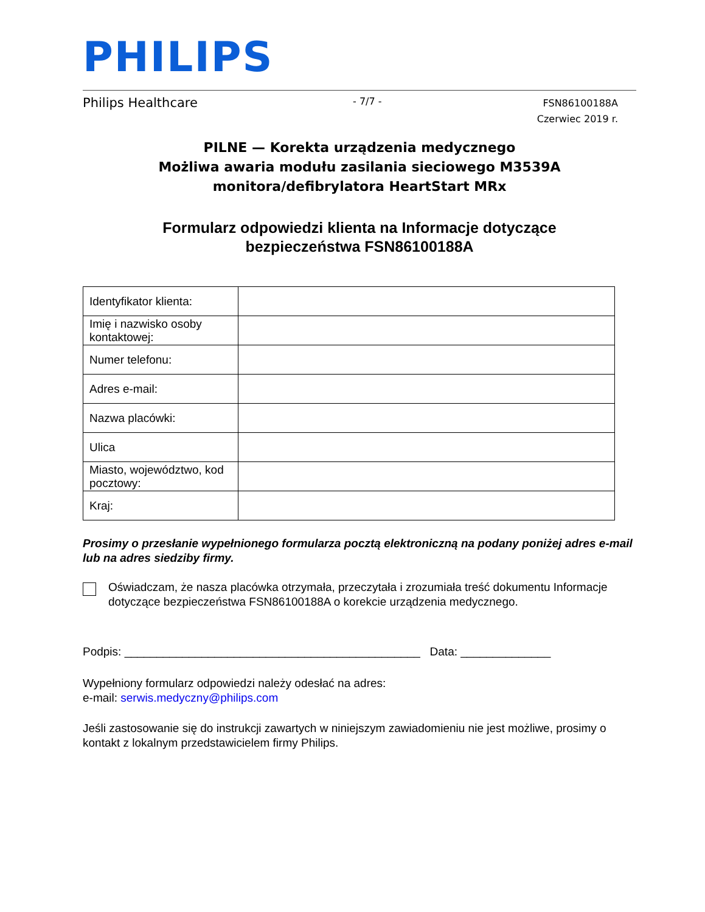PHILIPS
Philips Healthcare - 7/7 - FSN86100188A
Czerwiec 2019 r.
PILNE — Korekta urządzenia medycznego
Możliwa awaria modułu zasilania sieciowego M3539A monitora/defibrylatora HeartStart MRx
Formularz odpowiedzi klienta na Informacje dotyczące
bezpieczeństwa FSN86100188A
| Identyfikator klienta: | |
| Imię i nazwisko osoby kontaktowej: | |
| Numer telefonu: | |
| Adres e-mail: | |
| Nazwa placówki: | |
| Ulica | |
| Miasto, województwo, kod pocztowy: | |
| Kraj: | |
Prosimy o przesłanie wypełnionego formularza pocztą elektroniczną na podany poniżej adres e-mail lub na adres siedziby firmy.
Oświadczam, że nasza placówka otrzymała, przeczytała i zrozumiała treść dokumentu Informacje dotyczące bezpieczeństwa FSN86100188A o korekcie urządzenia medycznego.
Podpis: ______________________________________________ Data: ______________
Wypełniony formularz odpowiedzi należy odesłać na adres:
e-mail: serwis.medyczny@philips.com
Jeśli zastosowanie się do instrukcji zawartych w niniejszym zawiadomieniu nie jest możliwe, prosimy o kontakt z lokalnym przedstawicielem firmy Philips.